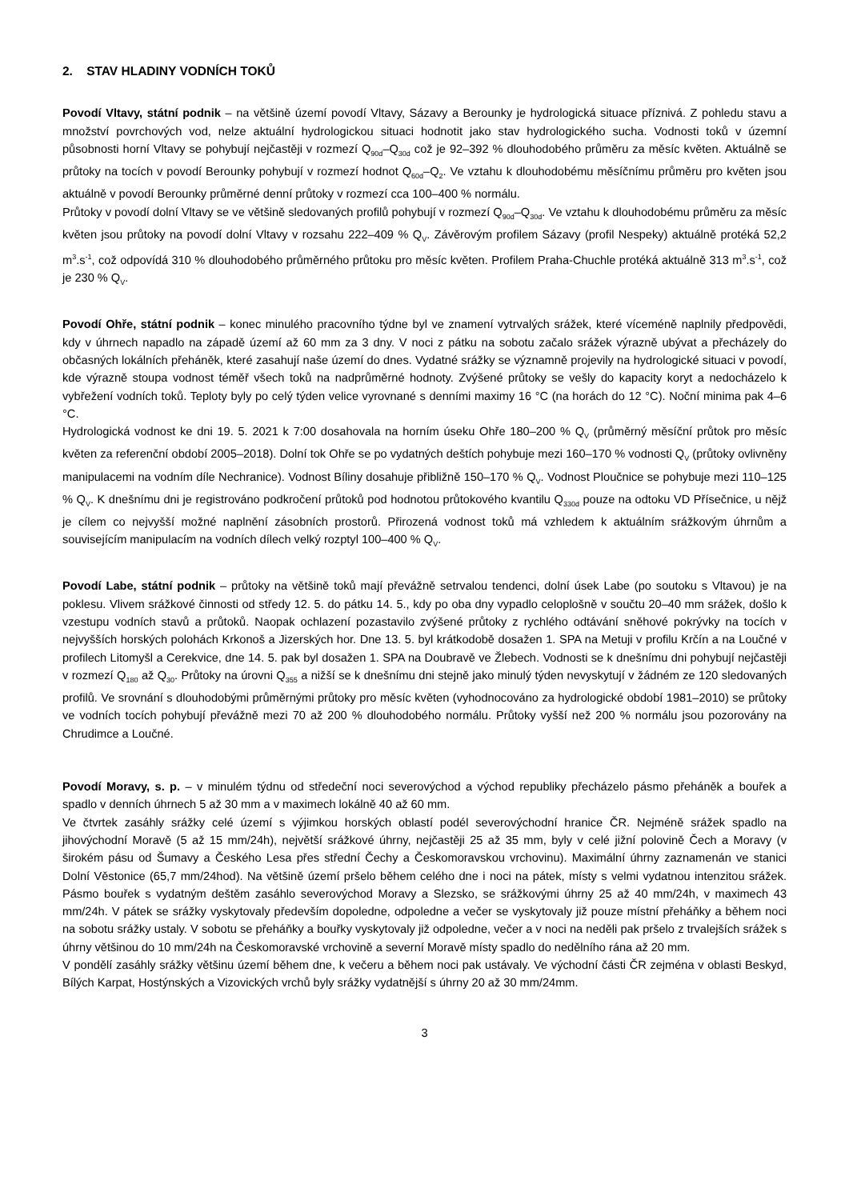2. STAV HLADINY VODNÍCH TOKŮ
Povodí Vltavy, státní podnik – na většině území povodí Vltavy, Sázavy a Berounky je hydrologická situace příznivá. Z pohledu stavu a množství povrchových vod, nelze aktuální hydrologickou situaci hodnotit jako stav hydrologického sucha. Vodnosti toků v územní působnosti horní Vltavy se pohybují nejčastěji v rozmezí Q<sub>90d</sub>–Q<sub>30d</sub> což je 92–392 % dlouhodobého průměru za měsíc květen. Aktuálně se průtoky na tocích v povodí Berounky pohybují v rozmezí hodnot Q<sub>60d</sub>–Q<sub>2</sub>. Ve vztahu k dlouhodobému měsíčnímu průměru pro květen jsou aktuálně v povodí Berounky průměrné denní průtoky v rozmezí cca 100–400 % normálu.
Průtoky v povodí dolní Vltavy se ve většině sledovaných profilů pohybují v rozmezí Q<sub>90d</sub>–Q<sub>30d</sub>. Ve vztahu k dlouhodobému průměru za měsíc květen jsou průtoky na povodí dolní Vltavy v rozsahu 222–409 % Q<sub>V</sub>. Závěrovým profilem Sázavy (profil Nespeky) aktuálně protéká 52,2 m<sup>3</sup>.s<sup>-1</sup>, což odpovídá 310 % dlouhodobého průměrného průtoku pro měsíc květen. Profilem Praha-Chuchle protéká aktuálně 313 m<sup>3</sup>.s<sup>-1</sup>, což je 230 % Q<sub>V</sub>.
Povodí Ohře, státní podnik – konec minulého pracovního týdne byl ve znamení vytrvalých srážek, které víceméně naplnily předpovědi, kdy v úhrnech napadlo na západě území až 60 mm za 3 dny. V noci z pátku na sobotu začalo srážek výrazně ubývat a přecházely do občasných lokálních přeháněk, které zasahují naše území do dnes. Vydatné srážky se významně projevily na hydrologické situaci v povodí, kde výrazně stoupa vodnost téměř všech toků na nadprůměrné hodnoty. Zvýšené průtoky se vešly do kapacity koryt a nedocházelo k vybřežení vodních toků. Teploty byly po celý týden velice vyrovnané s denními maximy 16 °C (na horách do 12 °C). Noční minima pak 4–6 °C.
Hydrologická vodnost ke dni 19. 5. 2021 k 7:00 dosahovala na horním úseku Ohře 180–200 % Q<sub>V</sub> (průměrný měsíční průtok pro měsíc květen za referenční období 2005–2018). Dolní tok Ohře se po vydatných deštích pohybuje mezi 160–170 % vodnosti Q<sub>V</sub> (průtoky ovlivněny manipulacemi na vodním díle Nechranice). Vodnost Bíliny dosahuje přibližně 150–170 % Q<sub>V</sub>. Vodnost Ploučnice se pohybuje mezi 110–125 % Q<sub>V</sub>. K dnešnímu dni je registrováno podkročení průtoků pod hodnotou průtokového kvantilu Q<sub>330d</sub> pouze na odtoku VD Přísečnice, u nějž je cílem co nejvyšší možné naplnění zásobních prostorů. Přirozená vodnost toků má vzhledem k aktuálním srážkovým úhrnům a souvisejícím manipulacím na vodních dílech velký rozptyl 100–400 % Q<sub>V</sub>.
Povodí Labe, státní podnik – průtoky na většině toků mají převážně setrvalou tendenci, dolní úsek Labe (po soutoku s Vltavou) je na poklesu. Vlivem srážkové činnosti od středy 12. 5. do pátku 14. 5., kdy po oba dny vypadlo celoplošně v součtu 20–40 mm srážek, došlo k vzestupu vodních stavů a průtoků. Naopak ochlazení pozastavilo zvýšené průtoky z rychlého odtávání sněhové pokrývky na tocích v nejvyšších horských polohách Krkonoš a Jizerských hor. Dne 13. 5. byl krátkodobě dosažen 1. SPA na Metuji v profilu Krčín a na Loučné v profilech Litomyšl a Cerekvice, dne 14. 5. pak byl dosažen 1. SPA na Doubravě ve Žlebech. Vodnosti se k dnešnímu dni pohybují nejčastěji v rozmezí Q<sub>180</sub> až Q<sub>30</sub>. Průtoky na úrovni Q<sub>355</sub> a nižší se k dnešnímu dni stejně jako minulý týden nevyskytují v žádném ze 120 sledovaných profilů. Ve srovnání s dlouhodobými průměrnými průtoky pro měsíc květen (vyhodnocováno za hydrologické období 1981–2010) se průtoky ve vodních tocích pohybují převážně mezi 70 až 200 % dlouhodobého normálu. Průtoky vyšší než 200 % normálu jsou pozorovány na Chrudimce a Loučné.
Povodí Moravy, s. p. – v minulém týdnu od středeční noci severovýchod a východ republiky přecházelo pásmo přeháněk a bouřek a spadlo v denních úhrnech 5 až 30 mm a v maximech lokálně 40 až 60 mm.
Ve čtvrtek zasáhly srážky celé území s výjimkou horských oblastí podél severovýchodní hranice ČR. Nejméně srážek spadlo na jihovýchodní Moravě (5 až 15 mm/24h), největší srážkové úhrny, nejčastěji 25 až 35 mm, byly v celé jižní polovině Čech a Moravy (v širokém pásu od Šumavy a Českého Lesa přes střední Čechy a Českomoravskou vrchovinu). Maximální úhrny zaznamenán ve stanici Dolní Věstonice (65,7 mm/24hod). Na většině území pršelo během celého dne i noci na pátek, místy s velmi vydatnou intenzitou srážek. Pásmo bouřek s vydatným deštěm zasáhlo severovýchod Moravy a Slezsko, se srážkovými úhrny 25 až 40 mm/24h, v maximech 43 mm/24h. V pátek se srážky vyskytovaly především dopoledne, odpoledne a večer se vyskytovaly již pouze místní přeháňky a během noci na sobotu srážky ustaly. V sobotu se přeháňky a bouřky vyskytovaly již odpoledne, večer a v noci na neděli pak pršelo z trvalejších srážek s úhrny většinou do 10 mm/24h na Českomoravské vrchovině a severní Moravě místy spadlo do nedělního rána až 20 mm.
V pondělí zasáhly srážky většinu území během dne, k večeru a během noci pak ustávaly. Ve východní části ČR zejména v oblasti Beskyd, Bílých Karpat, Hostýnských a Vizovických vrchů byly srážky vydatnější s úhrny 20 až 30 mm/24mm.
3